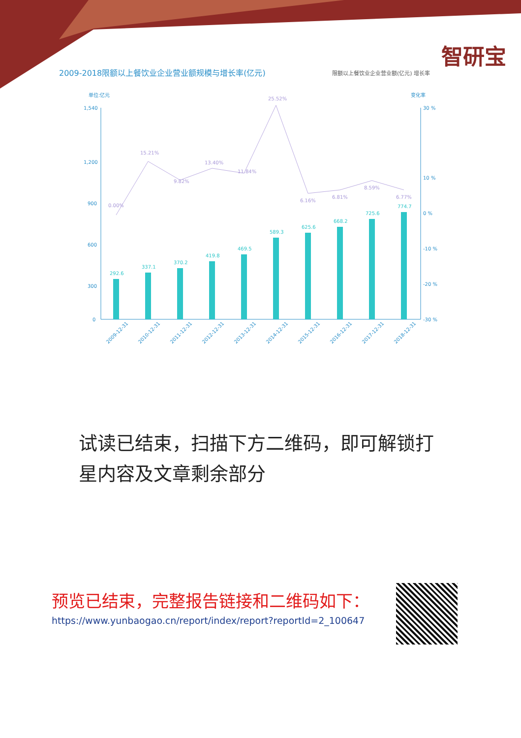智研宝
2009-2018限额以上餐饮业企业营业额规模与增长率(亿元)
限额以上餐饮业企业营业额(亿元) 增长率
单位:亿元
变化率
1,540
1,200
900
600
300
0
30 %
10 %
0 %
-10 %
-20 %
-30 %
292.6
337.1
370.2
419.8
469.5
589.3
625.6
668.2
725.6
774.7
0.00%
15.21%
9.82%
13.40%
11.84%
25.52%
6.16%
6.81%
8.59%
6.77%
2009-12-31
2010-12-31
2011-12-31
2012-12-31
2013-12-31
2014-12-31
2015-12-31
2016-12-31
2017-12-31
2018-12-31
试读已结束，扫描下方二维码，即可解锁打星内容及文章剩余部分
预览已结束，完整报告链接和二维码如下：
https://www.yunbaogao.cn/report/index/report?reportId=2_100647